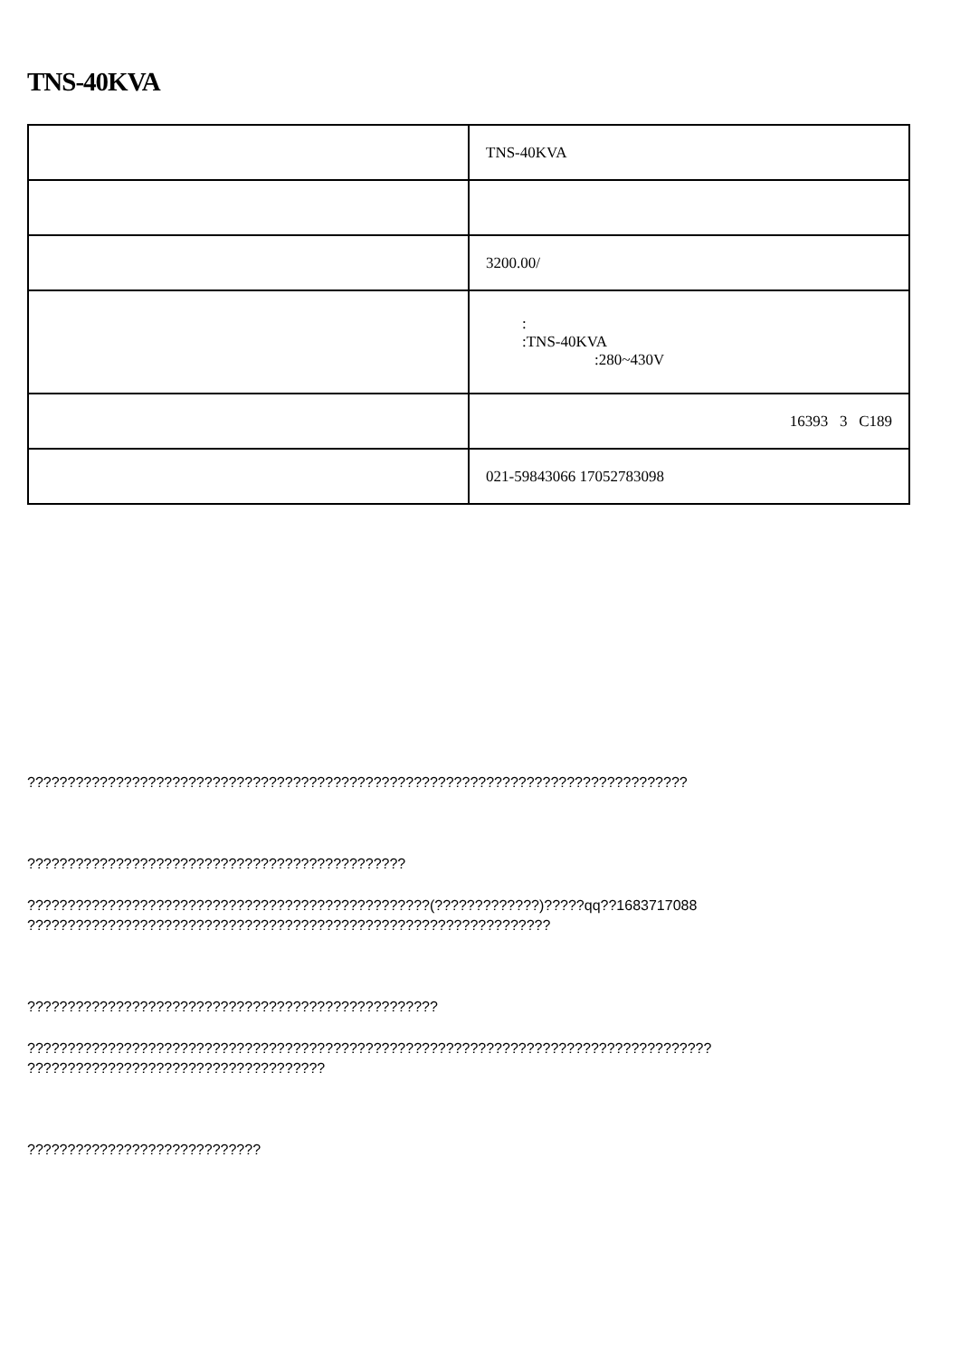TNS-40KVA
| | TNS-40KVA |
| | 3200.00/ |
| | : :TNS-40KVA :280~430V |
| | 16393 3 C189 |
| | 021-59843066 17052783098 |
??????????????????????????????????????????????????????????????????????????????????
???????????????????????????????????????????????
??????????????????????????????????????????????????(?????????????)?????qq??1683717088
?????????????????????????????????????????????????????????????????
???????????????????????????????????????????????????
?????????????????????????????????????????????????????????????????????????????????????
?????????????????????????????????????
?????????????????????????????